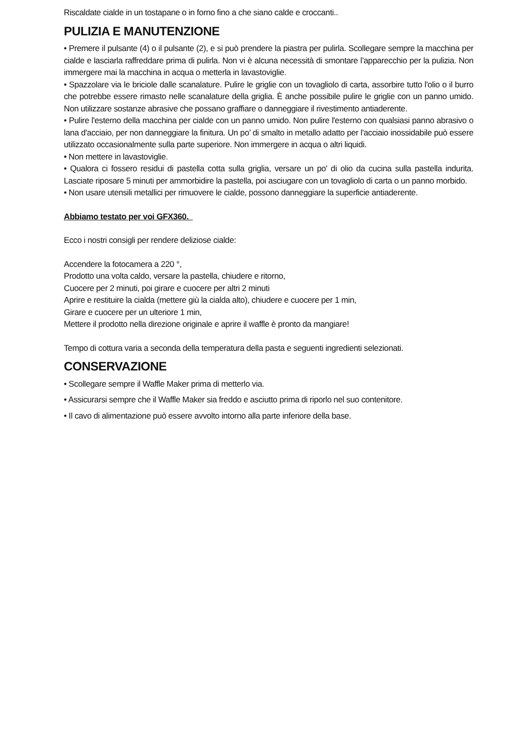Riscaldate cialde in un tostapane o in forno fino a che siano calde e croccanti..
PULIZIA E MANUTENZIONE
• Premere il pulsante (4) o il pulsante (2), e si può prendere la piastra per pulirla. Scollegare sempre la macchina per cialde e lasciarla raffreddare prima di pulirla. Non vi è alcuna necessità di smontare l’apparecchio per la pulizia. Non immergere mai la macchina in acqua o metterla in lavastoviglie.
• Spazzolare via le briciole dalle scanalature. Pulire le griglie con un tovagliolo di carta, assorbire tutto l'olio o il burro che potrebbe essere rimasto nelle scanalature della griglia. È anche possibile pulire le griglie con un panno umido. Non utilizzare sostanze abrasive che possano graffiare o danneggiare il rivestimento antiaderente.
• Pulire l'esterno della macchina per cialde con un panno umido. Non pulire l'esterno con qualsiasi panno abrasivo o lana d'acciaio, per non danneggiare la finitura. Un po’ di smalto in metallo adatto per l'acciaio inossidabile può essere utilizzato occasionalmente sulla parte superiore. Non immergere in acqua o altri liquidi.
• Non mettere in lavastoviglie.
• Qualora ci fossero residui di pastella cotta sulla griglia, versare un po' di olio da cucina sulla pastella indurita. Lasciate riposare 5 minuti per ammorbidire la pastella, poi asciugare con un tovagliolo di carta o un panno morbido.
• Non usare utensili metallici per rimuovere le cialde, possono danneggiare la superficie antiaderente.
Abbiamo testato per voi GFX360.
Ecco i nostri consigli per rendere deliziose cialde:
Accendere la fotocamera a 220 °,
Prodotto una volta caldo, versare la pastella, chiudere e ritorno,
Cuocere per 2 minuti, poi girare e cuocere per altri 2 minuti
Aprire e restituire la cialda (mettere giù la cialda alto), chiudere e cuocere per 1 min,
Girare e cuocere per un ulteriore 1 min,
Mettere il prodotto nella direzione originale e aprire il waffle è pronto da mangiare!
Tempo di cottura varia a seconda della temperatura della pasta e seguenti ingredienti selezionati.
CONSERVAZIONE
• Scollegare sempre il Waffle Maker prima di metterlo via.
• Assicurarsi sempre che il Waffle Maker sia freddo e asciutto prima di riporlo nel suo contenitore.
• Il cavo di alimentazione può essere avvolto intorno alla parte inferiore della base.